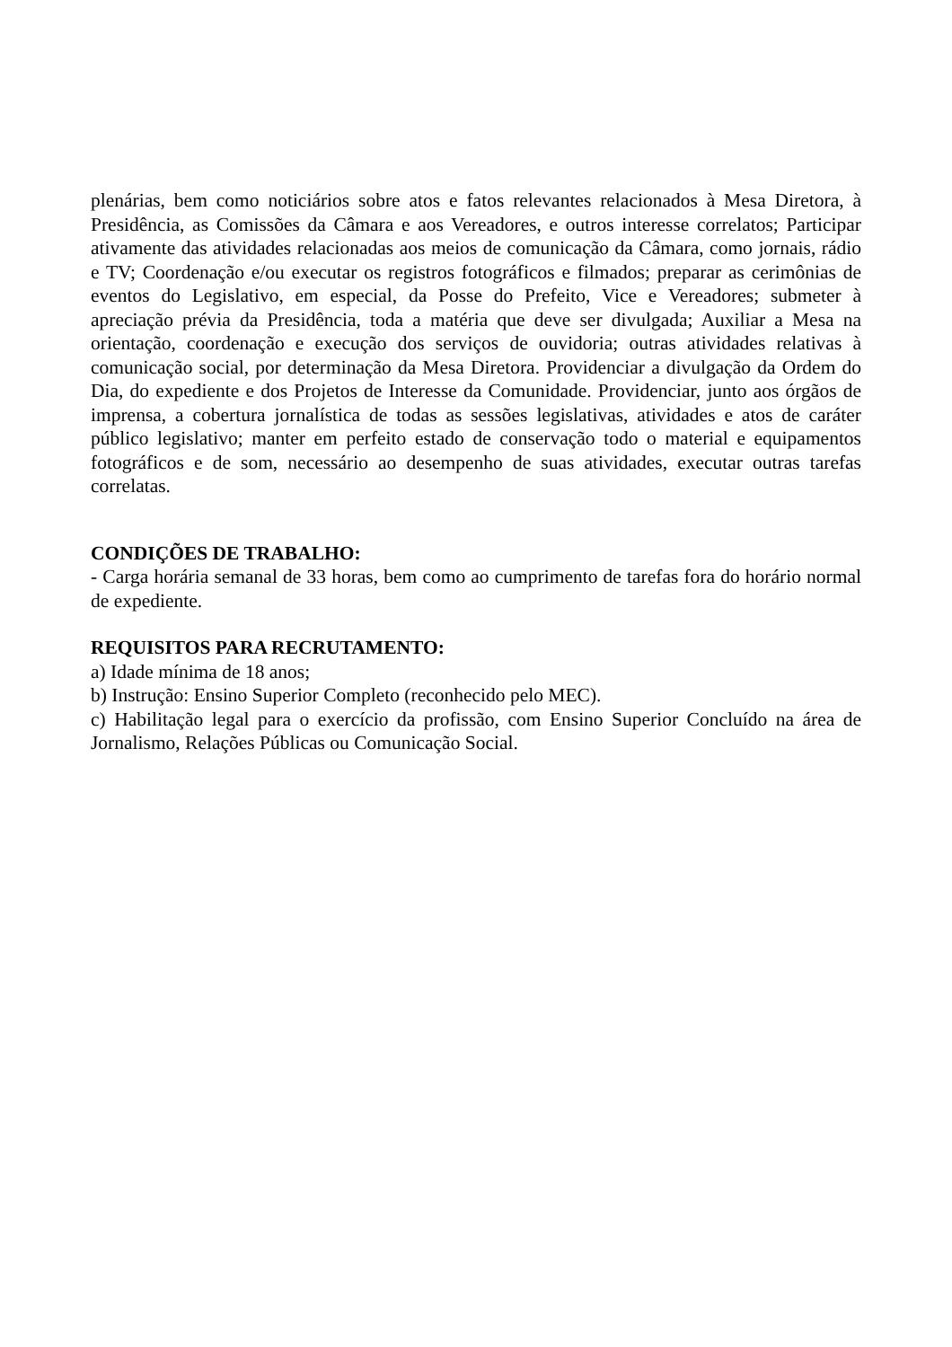plenárias, bem como noticiários sobre atos e fatos relevantes relacionados à Mesa Diretora, à Presidência, as Comissões da Câmara e aos Vereadores, e outros interesse correlatos; Participar ativamente das atividades relacionadas aos meios de comunicação da Câmara, como jornais, rádio e TV; Coordenação e/ou executar os registros fotográficos e filmados; preparar as cerimônias de eventos do Legislativo, em especial, da Posse do Prefeito, Vice e Vereadores; submeter à apreciação prévia da Presidência, toda a matéria que deve ser divulgada; Auxiliar a Mesa na orientação, coordenação e execução dos serviços de ouvidoria; outras atividades relativas à comunicação social, por determinação da Mesa Diretora. Providenciar a divulgação da Ordem do Dia, do expediente e dos Projetos de Interesse da Comunidade. Providenciar, junto aos órgãos de imprensa, a cobertura jornalística de todas as sessões legislativas, atividades e atos de caráter público legislativo; manter em perfeito estado de conservação todo o material e equipamentos fotográficos e de som, necessário ao desempenho de suas atividades, executar outras tarefas correlatas.
CONDIÇÕES DE TRABALHO:
- Carga horária semanal de 33 horas, bem como ao cumprimento de tarefas fora do horário normal de expediente.
REQUISITOS PARA RECRUTAMENTO:
a) Idade mínima de 18 anos;
b) Instrução: Ensino Superior Completo (reconhecido pelo MEC).
c) Habilitação legal para o exercício da profissão, com Ensino Superior Concluído na área de Jornalismo, Relações Públicas ou Comunicação Social.